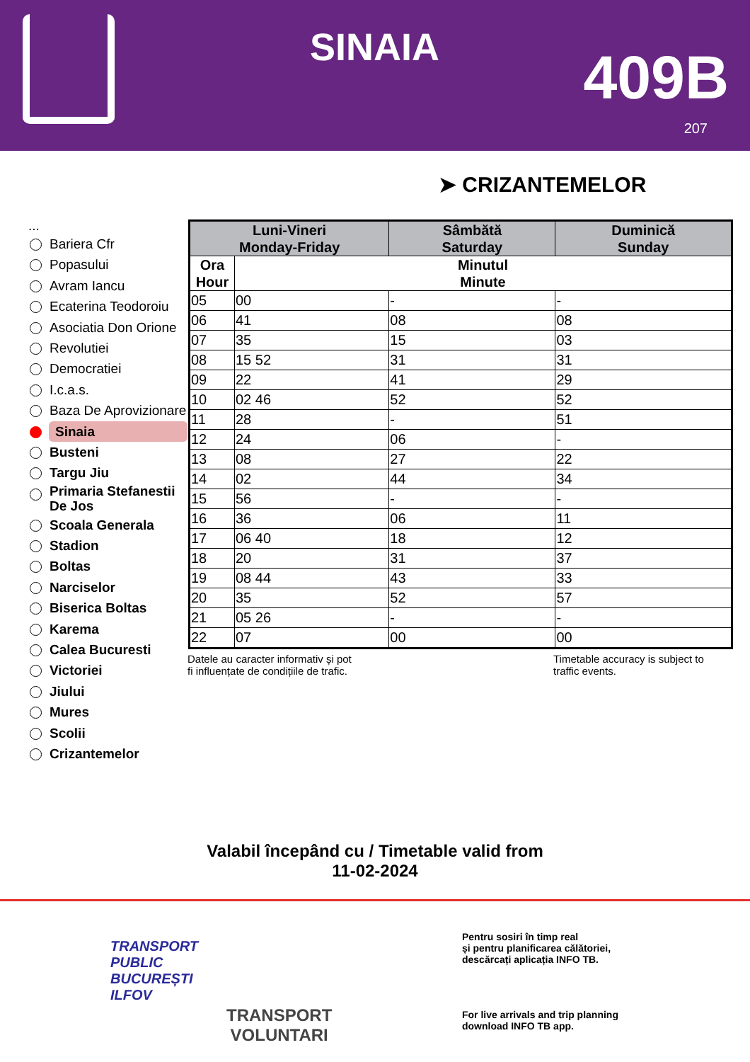SINAIA 409B
207
➤ CRIZANTEMELOR
...
Bariera Cfr
Popasului
Avram Iancu
Ecaterina Teodoroiu
Asociatia Don Orione
Revolutiei
Democratiei
I.c.a.s.
Baza De Aprovizionare
Sinaia
Busteni
Targu Jiu
Primaria Stefanestii De Jos
Scoala Generala
Stadion
Boltas
Narciselor
Biserica Boltas
Karema
Calea Bucuresti
Victoriei
Jiului
Mures
Scolii
Crizantemelor
| Luni-Vineri Monday-Friday | | Sâmbătă Saturday | Duminică Sunday |
| --- | --- | --- | --- |
| Ora Hour | Minutul Minute | | |
| 05 | 00 | - | - |
| 06 | 41 | 08 | 08 |
| 07 | 35 | 15 | 03 |
| 08 | 15 52 | 31 | 31 |
| 09 | 22 | 41 | 29 |
| 10 | 02 46 | 52 | 52 |
| 11 | 28 | - | 51 |
| 12 | 24 | 06 | - |
| 13 | 08 | 27 | 22 |
| 14 | 02 | 44 | 34 |
| 15 | 56 | - | - |
| 16 | 36 | 06 | 11 |
| 17 | 06 40 | 18 | 12 |
| 18 | 20 | 31 | 37 |
| 19 | 08 44 | 43 | 33 |
| 20 | 35 | 52 | 57 |
| 21 | 05 26 | - | - |
| 22 | 07 | 00 | 00 |
Datele au caracter informativ și pot
fi influențate de condițiile de trafic.
Timetable accuracy is subject to
traffic events.
Valabil începând cu / Timetable valid from
11-02-2024
TRANSPORT
PUBLIC
BUCUREȘTI
ILFOV
TRANSPORT
VOLUNTARI
Pentru sosiri în timp real
și pentru planificarea călătoriei,
descărcați aplicația INFO TB.
For live arrivals and trip planning
download INFO TB app.